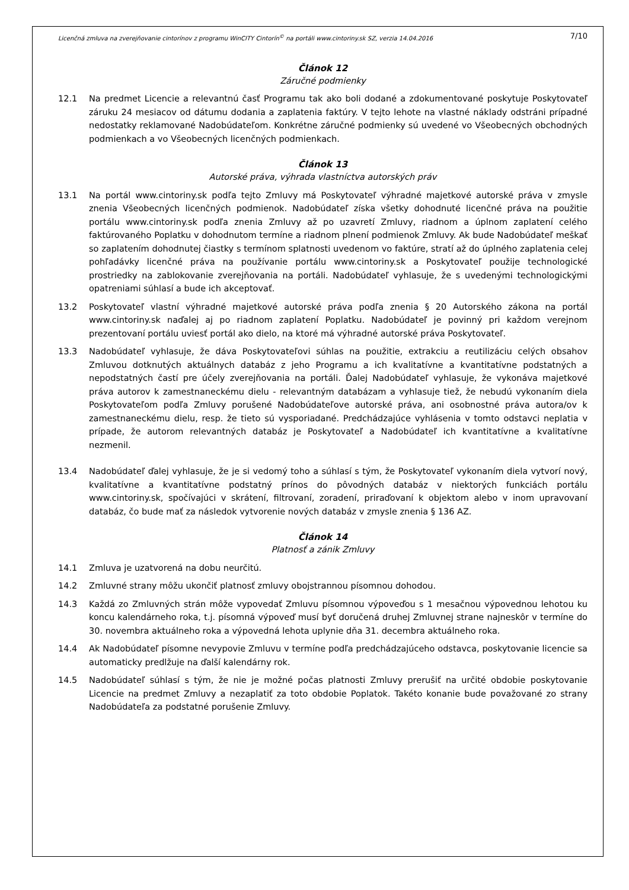Licenčná zmluva na zverejňovanie cintorínov z programu WinCITY Cintorín<sup>©</sup> na portáli www.cintoriny.sk SZ, verzia 14.04.2016 7/10
Článok 12
Záručné podmienky
12.1 Na predmet Licencie a relevantnú časť Programu tak ako boli dodané a zdokumentované poskytuje Poskytovateľ záruku 24 mesiacov od dátumu dodania a zaplatenia faktúry. V tejto lehote na vlastné náklady odstráni prípadné nedostatky reklamované Nadobúdateľom. Konkrétne záručné podmienky sú uvedené vo Všeobecných obchodných podmienkach a vo Všeobecných licenčných podmienkach.
Článok 13
Autorské práva, výhrada vlastníctva autorských práv
13.1 Na portál www.cintoriny.sk podľa tejto Zmluvy má Poskytovateľ výhradné majetkové autorské práva v zmysle znenia Všeobecných licenčných podmienok. Nadobúdateľ získa všetky dohodnuté licenčné práva na použitie portálu www.cintoriny.sk podľa znenia Zmluvy až po uzavretí Zmluvy, riadnom a úplnom zaplatení celého faktúrovaného Poplatku v dohodnutom termíne a riadnom plnení podmienok Zmluvy. Ak bude Nadobúdateľ meškať so zaplatením dohodnutej čiastky s termínom splatnosti uvedenom vo faktúre, stratí až do úplného zaplatenia celej pohľadávky licenčné práva na používanie portálu www.cintoriny.sk a Poskytovateľ použije technologické prostriedky na zablokovanie zverejňovania na portáli. Nadobúdateľ vyhlasuje, že s uvedenými technologickými opatreniami súhlasí a bude ich akceptovať.
13.2 Poskytovateľ vlastní výhradné majetkové autorské práva podľa znenia § 20 Autorského zákona na portál www.cintoriny.sk naďalej aj po riadnom zaplatení Poplatku. Nadobúdateľ je povinný pri každom verejnom prezentovaní portálu uviesť portál ako dielo, na ktoré má výhradné autorské práva Poskytovateľ.
13.3 Nadobúdateľ vyhlasuje, že dáva Poskytovateľovi súhlas na použitie, extrakciu a reutilizáciu celých obsahov Zmluvou dotknutých aktuálnych databáz z jeho Programu a ich kvalitatívne a kvantitatívne podstatných a nepodstatných častí pre účely zverejňovania na portáli. Ďalej Nadobúdateľ vyhlasuje, že vykonáva majetkové práva autorov k zamestnaneckému dielu - relevantným databázam a vyhlasuje tiež, že nebudú vykonaním diela Poskytovateľom podľa Zmluvy porušené Nadobúdateľove autorské práva, ani osobnostné práva autora/ov k zamestnaneckému dielu, resp. že tieto sú vysporiadané. Predchádzajúce vyhlásenia v tomto odstavci neplatia v prípade, že autorom relevantných databáz je Poskytovateľ a Nadobúdateľ ich kvantitatívne a kvalitatívne nezmenil.
13.4 Nadobúdateľ ďalej vyhlasuje, že je si vedomý toho a súhlasí s tým, že Poskytovateľ vykonaním diela vytvorí nový, kvalitatívne a kvantitatívne podstatný prínos do pôvodných databáz v niektorých funkciách portálu www.cintoriny.sk, spočívajúci v skrátení, filtrovaní, zoradení, priraďovaní k objektom alebo v inom upravovaní databáz, čo bude mať za následok vytvorenie nových databáz v zmysle znenia § 136 AZ.
Článok 14
Platnosť a zánik Zmluvy
14.1 Zmluva je uzatvorená na dobu neurčitú.
14.2 Zmluvné strany môžu ukončiť platnosť zmluvy obojstrannou písomnou dohodou.
14.3 Každá zo Zmluvných strán môže vypovedať Zmluvu písomnou výpoveďou s 1 mesačnou výpovednou lehotou ku koncu kalendárneho roka, t.j. písomná výpoveď musí byť doručená druhej Zmluvnej strane najneskôr v termíne do 30. novembra aktuálneho roka a výpovedná lehota uplynie dňa 31. decembra aktuálneho roka.
14.4 Ak Nadobúdateľ písomne nevypovie Zmluvu v termíne podľa predchádzajúceho odstavca, poskytovanie licencie sa automaticky predlžuje na ďalší kalendárny rok.
14.5 Nadobúdateľ súhlasí s tým, že nie je možné počas platnosti Zmluvy prerušiť na určité obdobie poskytovanie Licencie na predmet Zmluvy a nezaplatiť za toto obdobie Poplatok. Takéto konanie bude považované zo strany Nadobúdateľa za podstatné porušenie Zmluvy.